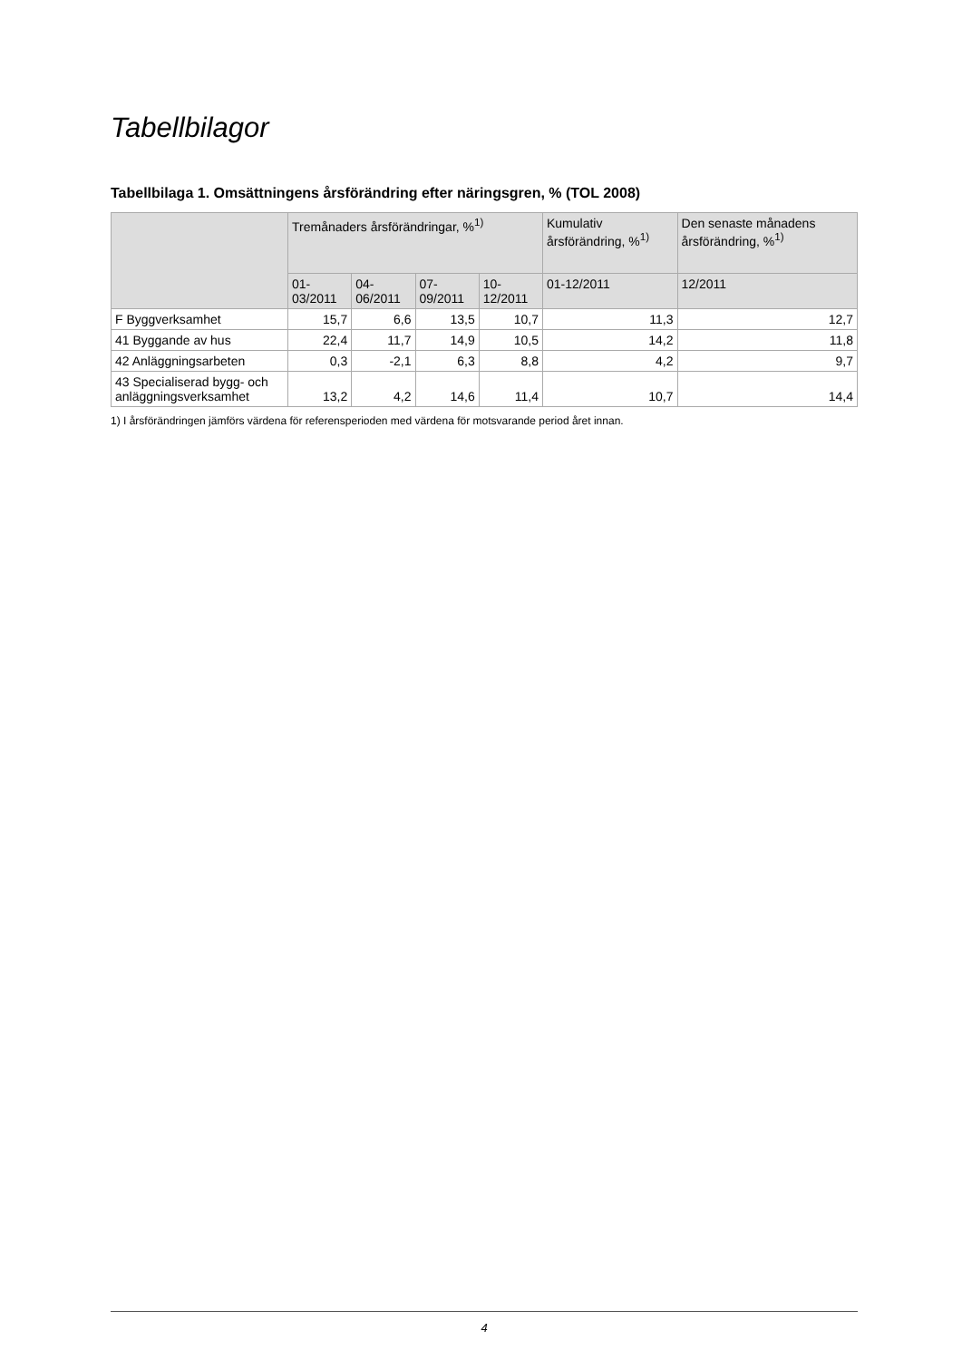Tabellbilagor
Tabellbilaga 1. Omsättningens årsförändring efter näringsgren, % (TOL 2008)
| | Tremånaders årsförändringar, %<sup>1)</sup> | | | | Kumulativ årsförändring, %<sup>1)</sup> | Den senaste månadens årsförändring, %<sup>1)</sup> |
| --- | --- | --- | --- | --- | --- | --- |
| | 01-03/2011 | 04-06/2011 | 07-09/2011 | 10-12/2011 | 01-12/2011 | 12/2011 |
| F Byggverksamhet | 15,7 | 6,6 | 13,5 | 10,7 | 11,3 | 12,7 |
| 41 Byggande av hus | 22,4 | 11,7 | 14,9 | 10,5 | 14,2 | 11,8 |
| 42 Anläggningsarbeten | 0,3 | -2,1 | 6,3 | 8,8 | 4,2 | 9,7 |
| 43 Specialiserad bygg- och anläggningsverksamhet | 13,2 | 4,2 | 14,6 | 11,4 | 10,7 | 14,4 |
1) I årsförändringen jämförs värdena för referensperioden med värdena för motsvarande period året innan.
4